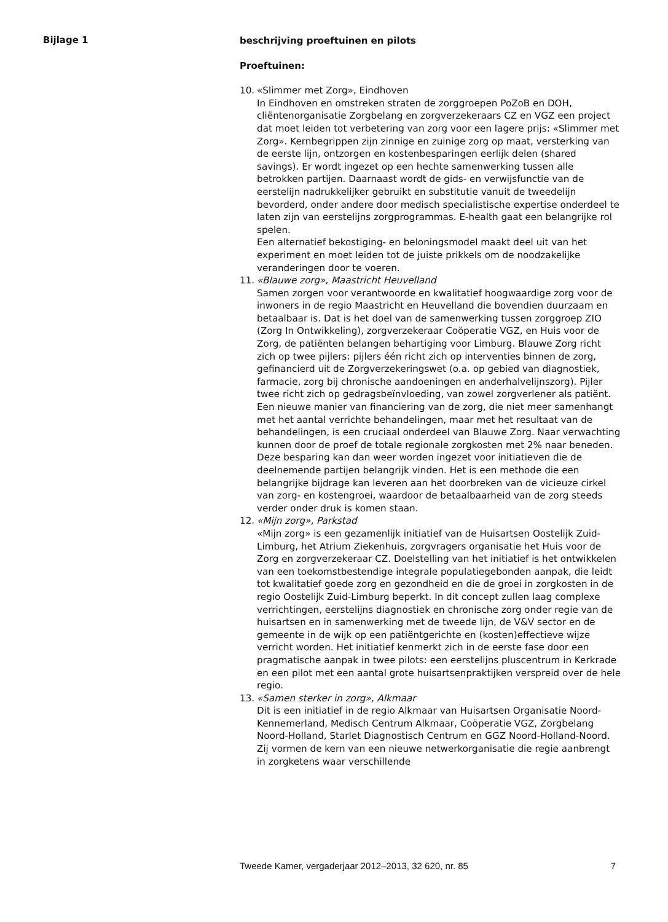Bijlage 1
beschrijving proeftuinen en pilots
Proeftuinen:
10. «Slimmer met Zorg», Eindhoven
In Eindhoven en omstreken straten de zorggroepen PoZoB en DOH, cliëntenorganisatie Zorgbelang en zorgverzekeraars CZ en VGZ een project dat moet leiden tot verbetering van zorg voor een lagere prijs: «Slimmer met Zorg». Kernbegrippen zijn zinnige en zuinige zorg op maat, versterking van de eerste lijn, ontzorgen en kostenbesparingen eerlijk delen (shared savings). Er wordt ingezet op een hechte samenwerking tussen alle betrokken partijen. Daarnaast wordt de gids- en verwijsfunctie van de eerstelijn nadrukkelijker gebruikt en substitutie vanuit de tweedelijn bevorderd, onder andere door medisch specialistische expertise onderdeel te laten zijn van eerstelijns zorgprogrammas. E-health gaat een belangrijke rol spelen.
Een alternatief bekostiging- en beloningsmodel maakt deel uit van het experiment en moet leiden tot de juiste prikkels om de noodzakelijke veranderingen door te voeren.
11. «Blauwe zorg», Maastricht Heuvelland
Samen zorgen voor verantwoorde en kwalitatief hoogwaardige zorg voor de inwoners in de regio Maastricht en Heuvelland die bovendien duurzaam en betaalbaar is. Dat is het doel van de samenwerking tussen zorggroep ZIO (Zorg In Ontwikkeling), zorgverzekeraar Coöperatie VGZ, en Huis voor de Zorg, de patiënten belangen behartiging voor Limburg. Blauwe Zorg richt zich op twee pijlers: pijlers één richt zich op interventies binnen de zorg, gefinancierd uit de Zorgverzekeringswet (o.a. op gebied van diagnostiek, farmacie, zorg bij chronische aandoeningen en anderhalvelijnszorg). Pijler twee richt zich op gedragsbeïnvloeding, van zowel zorgverlener als patiënt. Een nieuwe manier van financiering van de zorg, die niet meer samenhangt met het aantal verrichte behandelingen, maar met het resultaat van de behandelingen, is een cruciaal onderdeel van Blauwe Zorg. Naar verwachting kunnen door de proef de totale regionale zorgkosten met 2% naar beneden. Deze besparing kan dan weer worden ingezet voor initiatieven die de deelnemende partijen belangrijk vinden. Het is een methode die een belangrijke bijdrage kan leveren aan het doorbreken van de vicieuze cirkel van zorg- en kostengroei, waardoor de betaalbaarheid van de zorg steeds verder onder druk is komen staan.
12. «Mijn zorg», Parkstad
«Mijn zorg» is een gezamenlijk initiatief van de Huisartsen Oostelijk Zuid-Limburg, het Atrium Ziekenhuis, zorgvragers organisatie het Huis voor de Zorg en zorgverzekeraar CZ. Doelstelling van het initiatief is het ontwikkelen van een toekomstbestendige integrale populatiegebonden aanpak, die leidt tot kwalitatief goede zorg en gezondheid en die de groei in zorgkosten in de regio Oostelijk Zuid-Limburg beperkt. In dit concept zullen laag complexe verrichtingen, eerstelijns diagnostiek en chronische zorg onder regie van de huisartsen en in samenwerking met de tweede lijn, de V&V sector en de gemeente in de wijk op een patiëntgerichte en (kosten)effectieve wijze verricht worden. Het initiatief kenmerkt zich in de eerste fase door een pragmatische aanpak in twee pilots: een eerstelijns pluscentrum in Kerkrade en een pilot met een aantal grote huisartsenpraktijken verspreid over de hele regio.
13. «Samen sterker in zorg», Alkmaar
Dit is een initiatief in de regio Alkmaar van Huisartsen Organisatie Noord-Kennemerland, Medisch Centrum Alkmaar, Coöperatie VGZ, Zorgbelang Noord-Holland, Starlet Diagnostisch Centrum en GGZ Noord-Holland-Noord. Zij vormen de kern van een nieuwe netwerkorganisatie die regie aanbrengt in zorgketens waar verschillende
Tweede Kamer, vergaderjaar 2012–2013, 32 620, nr. 85 7